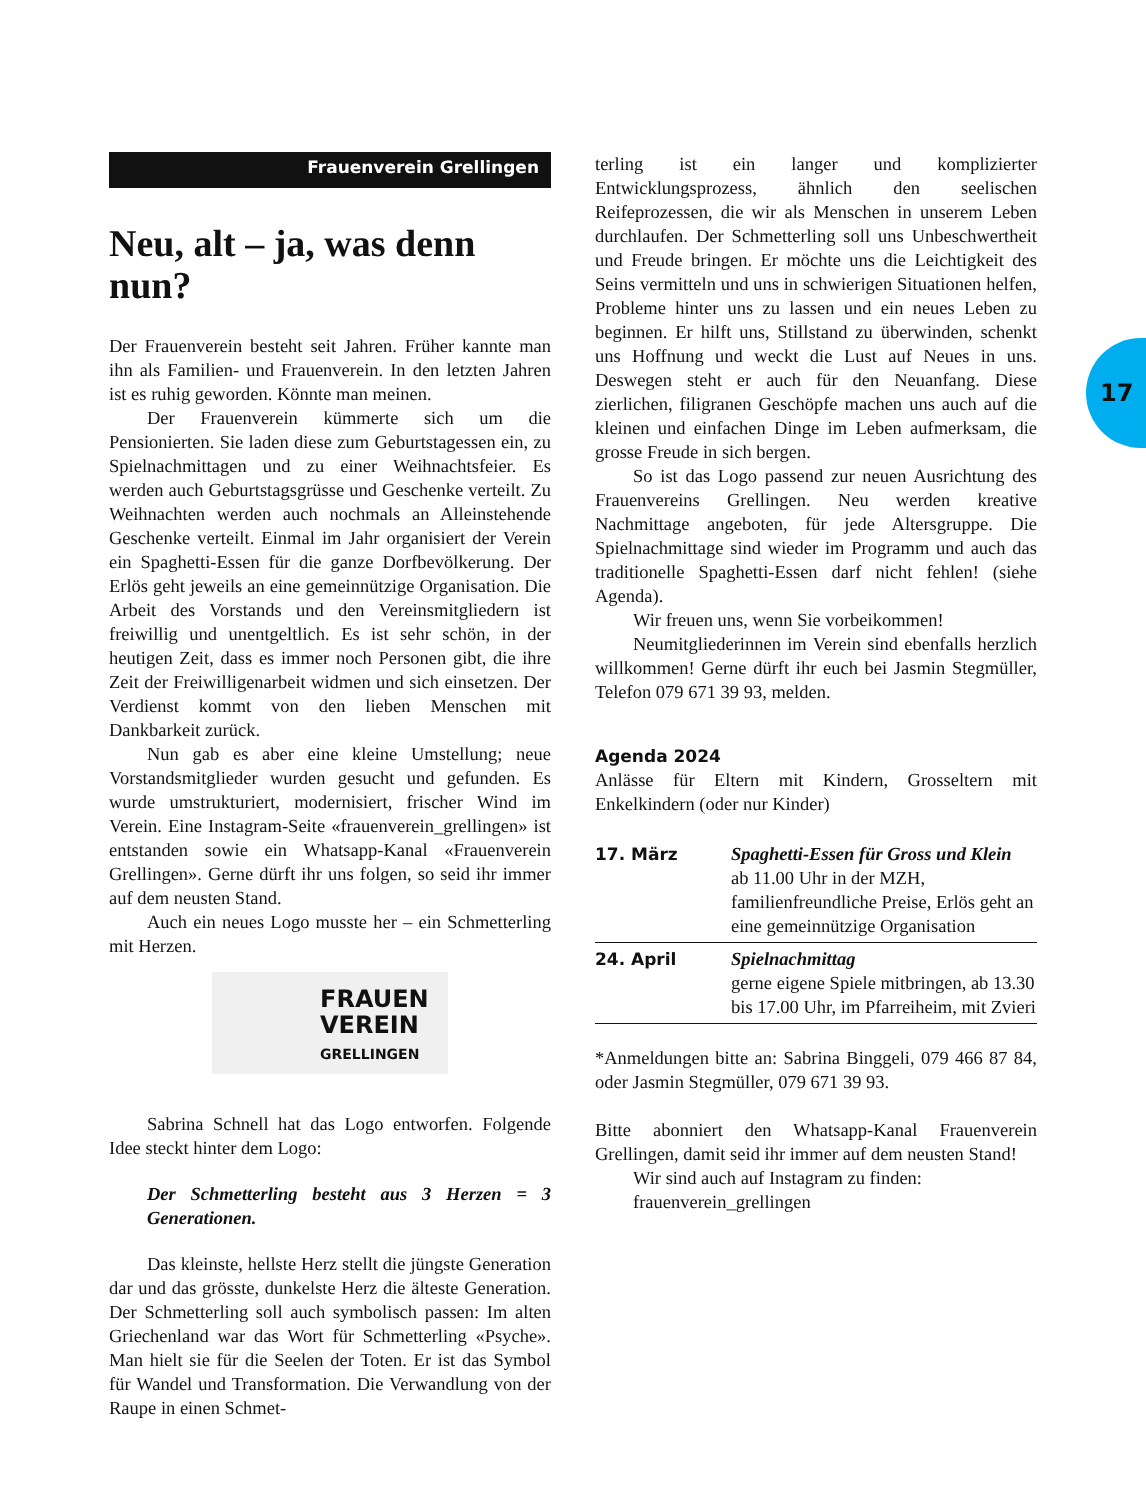17
Frauenverein Grellingen
Neu, alt – ja, was denn nun?
Der Frauenverein besteht seit Jahren. Früher kannte man ihn als Familien- und Frauenverein. In den letzten Jahren ist es ruhig geworden. Könnte man meinen.
Der Frauenverein kümmerte sich um die Pensionierten. Sie laden diese zum Geburtstagessen ein, zu Spielnachmittagen und zu einer Weihnachtsfeier. Es werden auch Geburtstagsgrüsse und Geschenke verteilt. Zu Weihnachten werden auch nochmals an Alleinstehende Geschenke verteilt. Einmal im Jahr organisiert der Verein ein Spaghetti-Essen für die ganze Dorfbevölkerung. Der Erlös geht jeweils an eine gemeinnützige Organisation. Die Arbeit des Vorstands und den Vereinsmitgliedern ist freiwillig und unentgeltlich. Es ist sehr schön, in der heutigen Zeit, dass es immer noch Personen gibt, die ihre Zeit der Freiwilligenarbeit widmen und sich einsetzen. Der Verdienst kommt von den lieben Menschen mit Dankbarkeit zurück.
Nun gab es aber eine kleine Umstellung; neue Vorstandsmitglieder wurden gesucht und gefunden. Es wurde umstrukturiert, modernisiert, frischer Wind im Verein. Eine Instagram-Seite «frauenverein_grellingen» ist entstanden sowie ein Whatsapp-Kanal «Frauenverein Grellingen». Gerne dürft ihr uns folgen, so seid ihr immer auf dem neusten Stand.
Auch ein neues Logo musste her – ein Schmetterling mit Herzen.
FRAUEN
VEREIN
GRELLINGEN
Sabrina Schnell hat das Logo entworfen. Folgende Idee steckt hinter dem Logo:
Der Schmetterling besteht aus 3 Herzen = 3 Generationen.
Das kleinste, hellste Herz stellt die jüngste Generation dar und das grösste, dunkelste Herz die älteste Generation. Der Schmetterling soll auch symbolisch passen: Im alten Griechenland war das Wort für Schmetterling «Psyche». Man hielt sie für die Seelen der Toten. Er ist das Symbol für Wandel und Transformation. Die Verwandlung von der Raupe in einen Schmet-
terling ist ein langer und komplizierter Entwicklungsprozess, ähnlich den seelischen Reifeprozessen, die wir als Menschen in unserem Leben durchlaufen. Der Schmetterling soll uns Unbeschwertheit und Freude bringen. Er möchte uns die Leichtigkeit des Seins vermitteln und uns in schwierigen Situationen helfen, Probleme hinter uns zu lassen und ein neues Leben zu beginnen. Er hilft uns, Stillstand zu überwinden, schenkt uns Hoffnung und weckt die Lust auf Neues in uns. Deswegen steht er auch für den Neuanfang. Diese zierlichen, filigranen Geschöpfe machen uns auch auf die kleinen und einfachen Dinge im Leben aufmerksam, die grosse Freude in sich bergen.
So ist das Logo passend zur neuen Ausrichtung des Frauenvereins Grellingen. Neu werden kreative Nachmittage angeboten, für jede Altersgruppe. Die Spielnachmittage sind wieder im Programm und auch das traditionelle Spaghetti-Essen darf nicht fehlen! (siehe Agenda).
Wir freuen uns, wenn Sie vorbeikommen!
Neumitgliederinnen im Verein sind ebenfalls herzlich willkommen! Gerne dürft ihr euch bei Jasmin Stegmüller, Telefon 079 671 39 93, melden.
Agenda 2024
Anlässe für Eltern mit Kindern, Grosseltern mit Enkelkindern (oder nur Kinder)
| 17. März | Spaghetti-Essen für Gross und Klein ab 11.00 Uhr in der MZH, familienfreundliche Preise, Erlös geht an eine gemeinnützige Organisation |
| 24. April | Spielnachmittag gerne eigene Spiele mitbringen, ab 13.30 bis 17.00 Uhr, im Pfarreiheim, mit Zvieri |
*Anmeldungen bitte an: Sabrina Binggeli, 079 466 87 84, oder Jasmin Stegmüller, 079 671 39 93.
Bitte abonniert den Whatsapp-Kanal Frauenverein Grellingen, damit seid ihr immer auf dem neusten Stand!
Wir sind auch auf Instagram zu finden: frauenverein_grellingen